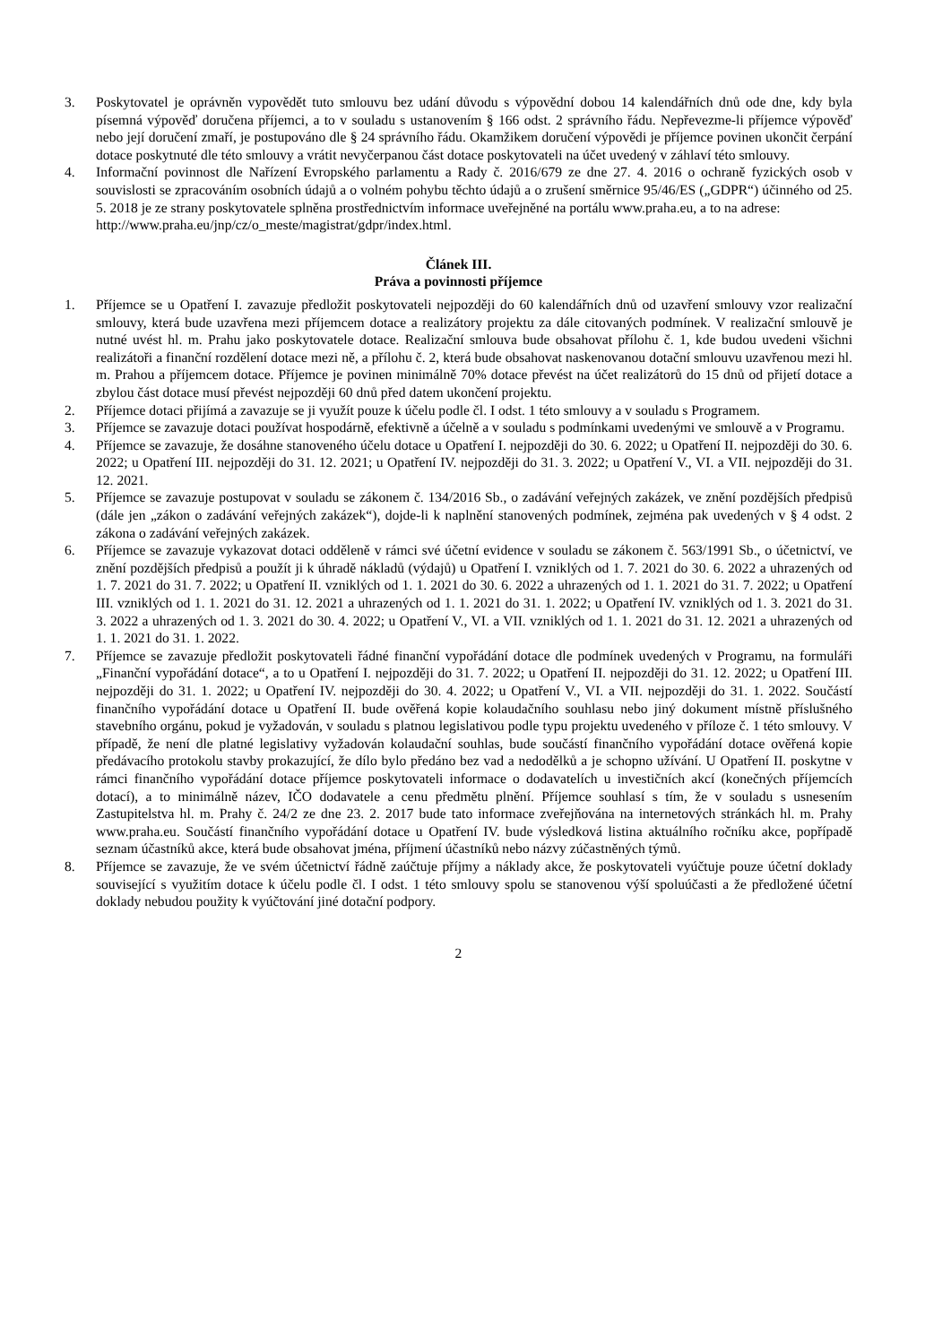3. Poskytovatel je oprávněn vypovědět tuto smlouvu bez udání důvodu s výpovědní dobou 14 kalendářních dnů ode dne, kdy byla písemná výpověď doručena příjemci, a to v souladu s ustanovením § 166 odst. 2 správního řádu. Nepřevezme-li příjemce výpověď nebo její doručení zmaří, je postupováno dle § 24 správního řádu. Okamžikem doručení výpovědi je příjemce povinen ukončit čerpání dotace poskytnuté dle této smlouvy a vrátit nevyčerpanou část dotace poskytovateli na účet uvedený v záhlaví této smlouvy.
4. Informační povinnost dle Nařízení Evropského parlamentu a Rady č. 2016/679 ze dne 27. 4. 2016 o ochraně fyzických osob v souvislosti se zpracováním osobních údajů a o volném pohybu těchto údajů a o zrušení směrnice 95/46/ES („GDPR“) účinného od 25. 5. 2018 je ze strany poskytovatele splněna prostřednictvím informace uveřejněné na portálu www.praha.eu, a to na adrese:
http://www.praha.eu/jnp/cz/o_meste/magistrat/gdpr/index.html.
Článek III.
Práva a povinnosti příjemce
1. Příjemce se u Opatření I. zavazuje předložit poskytovateli nejpozději do 60 kalendářních dnů od uzavření smlouvy vzor realizační smlouvy, která bude uzavřena mezi příjemcem dotace a realizátory projektu za dále citovaných podmínek. V realizační smlouvě je nutné uvést hl. m. Prahu jako poskytovatele dotace. Realizační smlouva bude obsahovat přílohu č. 1, kde budou uvedeni všichni realizátoři a finanční rozdělení dotace mezi ně, a přílohu č. 2, která bude obsahovat naskenovanou dotační smlouvu uzavřenou mezi hl. m. Prahou a příjemcem dotace. Příjemce je povinen minimálně 70% dotace převést na účet realizátorů do 15 dnů od přijetí dotace a zbylou část dotace musí převést nejpozději 60 dnů před datem ukončení projektu.
2. Příjemce dotaci přijímá a zavazuje se ji využít pouze k účelu podle čl. I odst. 1 této smlouvy a v souladu s Programem.
3. Příjemce se zavazuje dotaci používat hospodárně, efektivně a účelně a v souladu s podmínkami uvedenými ve smlouvě a v Programu.
4. Příjemce se zavazuje, že dosáhne stanoveného účelu dotace u Opatření I. nejpozději do 30. 6. 2022; u Opatření II. nejpozději do 30. 6. 2022; u Opatření III. nejpozději do 31. 12. 2021; u Opatření IV. nejpozději do 31. 3. 2022; u Opatření V., VI. a VII. nejpozději do 31. 12. 2021.
5. Příjemce se zavazuje postupovat v souladu se zákonem č. 134/2016 Sb., o zadávání veřejných zakázek, ve znění pozdějších předpisů (dále jen „zákon o zadávání veřejných zakázek“), dojde-li k naplnění stanovených podmínek, zejména pak uvedených v § 4 odst. 2 zákona o zadávání veřejných zakázek.
6. Příjemce se zavazuje vykazovat dotaci odděleně v rámci své účetní evidence v souladu se zákonem č. 563/1991 Sb., o účetnictví, ve znění pozdějších předpisů a použít ji k úhradě nákladů (výdajů) u Opatření I. vzniklých od 1. 7. 2021 do 30. 6. 2022 a uhrazených od 1. 7. 2021 do 31. 7. 2022; u Opatření II. vzniklých od 1. 1. 2021 do 30. 6. 2022 a uhrazených od 1. 1. 2021 do 31. 7. 2022; u Opatření III. vzniklých od 1. 1. 2021 do 31. 12. 2021 a uhrazených od 1. 1. 2021 do 31. 1. 2022; u Opatření IV. vzniklých od 1. 3. 2021 do 31. 3. 2022 a uhrazených od 1. 3. 2021 do 30. 4. 2022; u Opatření V., VI. a VII. vzniklých od 1. 1. 2021 do 31. 12. 2021 a uhrazených od 1. 1. 2021 do 31. 1. 2022.
7. Příjemce se zavazuje předložit poskytovateli řádné finanční vypořádání dotace dle podmínek uvedených v Programu, na formuláři „Finanční vypořádání dotace“, a to u Opatření I. nejpozději do 31. 7. 2022; u Opatření II. nejpozději do 31. 12. 2022; u Opatření III. nejpozději do 31. 1. 2022; u Opatření IV. nejpozději do 30. 4. 2022; u Opatření V., VI. a VII. nejpozději do 31. 1. 2022. Součástí finančního vypořádání dotace u Opatření II. bude ověřená kopie kolaudačního souhlasu nebo jiný dokument místně příslušného stavebního orgánu, pokud je vyžadován, v souladu s platnou legislativou podle typu projektu uvedeného v příloze č. 1 této smlouvy. V případě, že není dle platné legislativy vyžadován kolaudační souhlas, bude součástí finančního vypořádání dotace ověřená kopie předávacího protokolu stavby prokazující, že dílo bylo předáno bez vad a nedodělků a je schopno užívání. U Opatření II. poskytne v rámci finančního vypořádání dotace příjemce poskytovateli informace o dodavatelích u investičních akcí (konečných příjemcích dotací), a to minimálně název, IČO dodavatele a cenu předmětu plnění. Příjemce souhlasí s tím, že v souladu s usnesením Zastupitelstva hl. m. Prahy č. 24/2 ze dne 23. 2. 2017 bude tato informace zveřejňována na internetových stránkách hl. m. Prahy www.praha.eu. Součástí finančního vypořádání dotace u Opatření IV. bude výsledková listina aktuálního ročníku akce, popřípadě seznam účastníků akce, která bude obsahovat jména, příjmení účastníků nebo názvy zúčastněných týmů.
8. Příjemce se zavazuje, že ve svém účetnictví řádně zaúčtuje příjmy a náklady akce, že poskytovateli vyúčtuje pouze účetní doklady související s využitím dotace k účelu podle čl. I odst. 1 této smlouvy spolu se stanovenou výší spoluúčasti a že předložené účetní doklady nebudou použity k vyúčtování jiné dotační podpory.
2